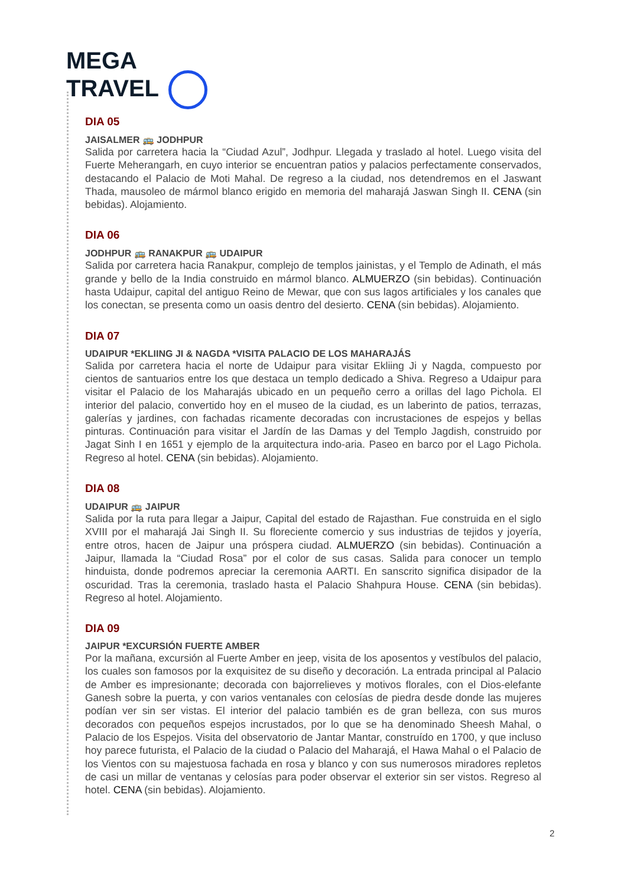MEGA
TRAVEL
DIA 05
JAISALMER 🚌 JODHPUR
Salida por carretera hacia la “Ciudad Azul”, Jodhpur. Llegada y traslado al hotel. Luego visita del Fuerte Meherangarh, en cuyo interior se encuentran patios y palacios perfectamente conservados, destacando el Palacio de Moti Mahal. De regreso a la ciudad, nos detendremos en el Jaswant Thada, mausoleo de mármol blanco erigido en memoria del maharajá Jaswan Singh II. CENA (sin bebidas). Alojamiento.
DIA 06
JODHPUR 🚌 RANAKPUR 🚌 UDAIPUR
Salida por carretera hacia Ranakpur, complejo de templos jainistas, y el Templo de Adinath, el más grande y bello de la India construido en mármol blanco. ALMUERZO (sin bebidas). Continuación hasta Udaipur, capital del antiguo Reino de Mewar, que con sus lagos artificiales y los canales que los conectan, se presenta como un oasis dentro del desierto. CENA (sin bebidas). Alojamiento.
DIA 07
UDAIPUR *EKLIING JI & NAGDA *VISITA PALACIO DE LOS MAHARAJÁS
Salida por carretera hacia el norte de Udaipur para visitar Ekliing Ji y Nagda, compuesto por cientos de santuarios entre los que destaca un templo dedicado a Shiva. Regreso a Udaipur para visitar el Palacio de los Maharajás ubicado en un pequeño cerro a orillas del lago Pichola. El interior del palacio, convertido hoy en el museo de la ciudad, es un laberinto de patios, terrazas, galerías y jardines, con fachadas ricamente decoradas con incrustaciones de espejos y bellas pinturas. Continuación para visitar el Jardín de las Damas y del Templo Jagdish, construido por Jagat Sinh I en 1651 y ejemplo de la arquitectura indo-aria. Paseo en barco por el Lago Pichola. Regreso al hotel. CENA (sin bebidas). Alojamiento.
DIA 08
UDAIPUR 🚌 JAIPUR
Salida por la ruta para llegar a Jaipur, Capital del estado de Rajasthan. Fue construida en el siglo XVIII por el maharajá Jai Singh II. Su floreciente comercio y sus industrias de tejidos y joyería, entre otros, hacen de Jaipur una próspera ciudad. ALMUERZO (sin bebidas). Continuación a Jaipur, llamada la “Ciudad Rosa” por el color de sus casas. Salida para conocer un templo hinduista, donde podremos apreciar la ceremonia AARTI. En sanscrito significa disipador de la oscuridad. Tras la ceremonia, traslado hasta el Palacio Shahpura House. CENA (sin bebidas). Regreso al hotel. Alojamiento.
DIA 09
JAIPUR *EXCURSIÓN FUERTE AMBER
Por la mañana, excursión al Fuerte Amber en jeep, visita de los aposentos y vestíbulos del palacio, los cuales son famosos por la exquisitez de su diseño y decoración. La entrada principal al Palacio de Amber es impresionante; decorada con bajorrelieves y motivos florales, con el Dios-elefante Ganesh sobre la puerta, y con varios ventanales con celosías de piedra desde donde las mujeres podían ver sin ser vistas. El interior del palacio también es de gran belleza, con sus muros decorados con pequeños espejos incrustados, por lo que se ha denominado Sheesh Mahal, o Palacio de los Espejos. Visita del observatorio de Jantar Mantar, construído en 1700, y que incluso hoy parece futurista, el Palacio de la ciudad o Palacio del Maharajá, el Hawa Mahal o el Palacio de los Vientos con su majestuosa fachada en rosa y blanco y con sus numerosos miradores repletos de casi un millar de ventanas y celosías para poder observar el exterior sin ser vistos. Regreso al hotel. CENA (sin bebidas). Alojamiento.
2